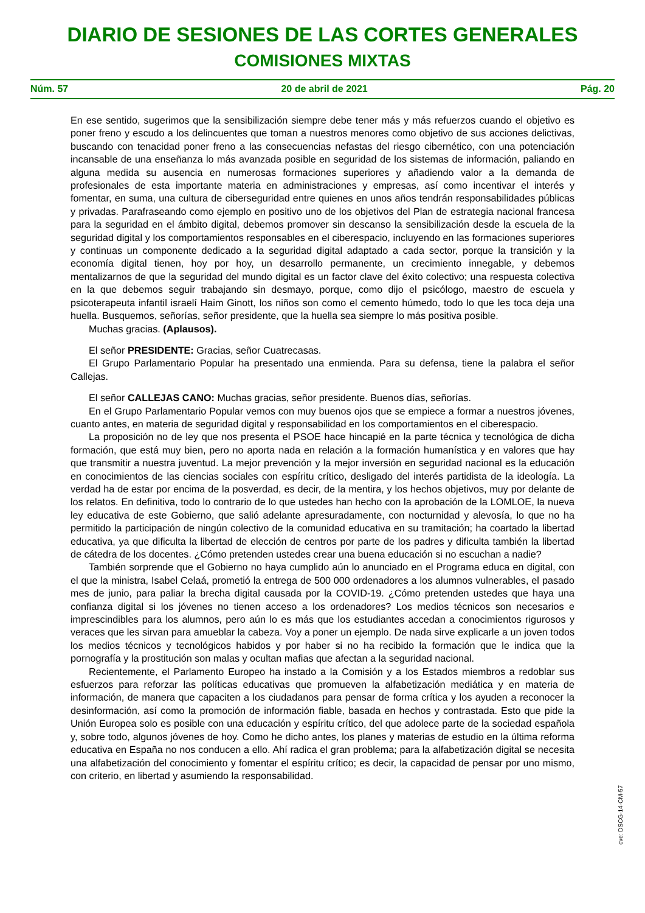DIARIO DE SESIONES DE LAS CORTES GENERALES
COMISIONES MIXTAS
Núm. 57 20 de abril de 2021 Pág. 20
En ese sentido, sugerimos que la sensibilización siempre debe tener más y más refuerzos cuando el objetivo es poner freno y escudo a los delincuentes que toman a nuestros menores como objetivo de sus acciones delictivas, buscando con tenacidad poner freno a las consecuencias nefastas del riesgo cibernético, con una potenciación incansable de una enseñanza lo más avanzada posible en seguridad de los sistemas de información, paliando en alguna medida su ausencia en numerosas formaciones superiores y añadiendo valor a la demanda de profesionales de esta importante materia en administraciones y empresas, así como incentivar el interés y fomentar, en suma, una cultura de ciberseguridad entre quienes en unos años tendrán responsabilidades públicas y privadas. Parafraseando como ejemplo en positivo uno de los objetivos del Plan de estrategia nacional francesa para la seguridad en el ámbito digital, debemos promover sin descanso la sensibilización desde la escuela de la seguridad digital y los comportamientos responsables en el ciberespacio, incluyendo en las formaciones superiores y continuas un componente dedicado a la seguridad digital adaptado a cada sector, porque la transición y la economía digital tienen, hoy por hoy, un desarrollo permanente, un crecimiento innegable, y debemos mentalizarnos de que la seguridad del mundo digital es un factor clave del éxito colectivo; una respuesta colectiva en la que debemos seguir trabajando sin desmayo, porque, como dijo el psicólogo, maestro de escuela y psicoterapeuta infantil israelí Haim Ginott, los niños son como el cemento húmedo, todo lo que les toca deja una huella. Busquemos, señorías, señor presidente, que la huella sea siempre lo más positiva posible.
Muchas gracias. (Aplausos).
El señor PRESIDENTE: Gracias, señor Cuatrecasas.
El Grupo Parlamentario Popular ha presentado una enmienda. Para su defensa, tiene la palabra el señor Callejas.
El señor CALLEJAS CANO: Muchas gracias, señor presidente. Buenos días, señorías.
En el Grupo Parlamentario Popular vemos con muy buenos ojos que se empiece a formar a nuestros jóvenes, cuanto antes, en materia de seguridad digital y responsabilidad en los comportamientos en el ciberespacio.
La proposición no de ley que nos presenta el PSOE hace hincapié en la parte técnica y tecnológica de dicha formación, que está muy bien, pero no aporta nada en relación a la formación humanística y en valores que hay que transmitir a nuestra juventud. La mejor prevención y la mejor inversión en seguridad nacional es la educación en conocimientos de las ciencias sociales con espíritu crítico, desligado del interés partidista de la ideología. La verdad ha de estar por encima de la posverdad, es decir, de la mentira, y los hechos objetivos, muy por delante de los relatos. En definitiva, todo lo contrario de lo que ustedes han hecho con la aprobación de la LOMLOE, la nueva ley educativa de este Gobierno, que salió adelante apresuradamente, con nocturnidad y alevosía, lo que no ha permitido la participación de ningún colectivo de la comunidad educativa en su tramitación; ha coartado la libertad educativa, ya que dificulta la libertad de elección de centros por parte de los padres y dificulta también la libertad de cátedra de los docentes. ¿Cómo pretenden ustedes crear una buena educación si no escuchan a nadie?
También sorprende que el Gobierno no haya cumplido aún lo anunciado en el Programa educa en digital, con el que la ministra, Isabel Celaá, prometió la entrega de 500 000 ordenadores a los alumnos vulnerables, el pasado mes de junio, para paliar la brecha digital causada por la COVID-19. ¿Cómo pretenden ustedes que haya una confianza digital si los jóvenes no tienen acceso a los ordenadores? Los medios técnicos son necesarios e imprescindibles para los alumnos, pero aún lo es más que los estudiantes accedan a conocimientos rigurosos y veraces que les sirvan para amueblar la cabeza. Voy a poner un ejemplo. De nada sirve explicarle a un joven todos los medios técnicos y tecnológicos habidos y por haber si no ha recibido la formación que le indica que la pornografía y la prostitución son malas y ocultan mafias que afectan a la seguridad nacional.
Recientemente, el Parlamento Europeo ha instado a la Comisión y a los Estados miembros a redoblar sus esfuerzos para reforzar las políticas educativas que promueven la alfabetización mediática y en materia de información, de manera que capaciten a los ciudadanos para pensar de forma crítica y los ayuden a reconocer la desinformación, así como la promoción de información fiable, basada en hechos y contrastada. Esto que pide la Unión Europea solo es posible con una educación y espíritu crítico, del que adolece parte de la sociedad española y, sobre todo, algunos jóvenes de hoy. Como he dicho antes, los planes y materias de estudio en la última reforma educativa en España no nos conducen a ello. Ahí radica el gran problema; para la alfabetización digital se necesita una alfabetización del conocimiento y fomentar el espíritu crítico; es decir, la capacidad de pensar por uno mismo, con criterio, en libertad y asumiendo la responsabilidad.
cve: DSCG-14-CM-57